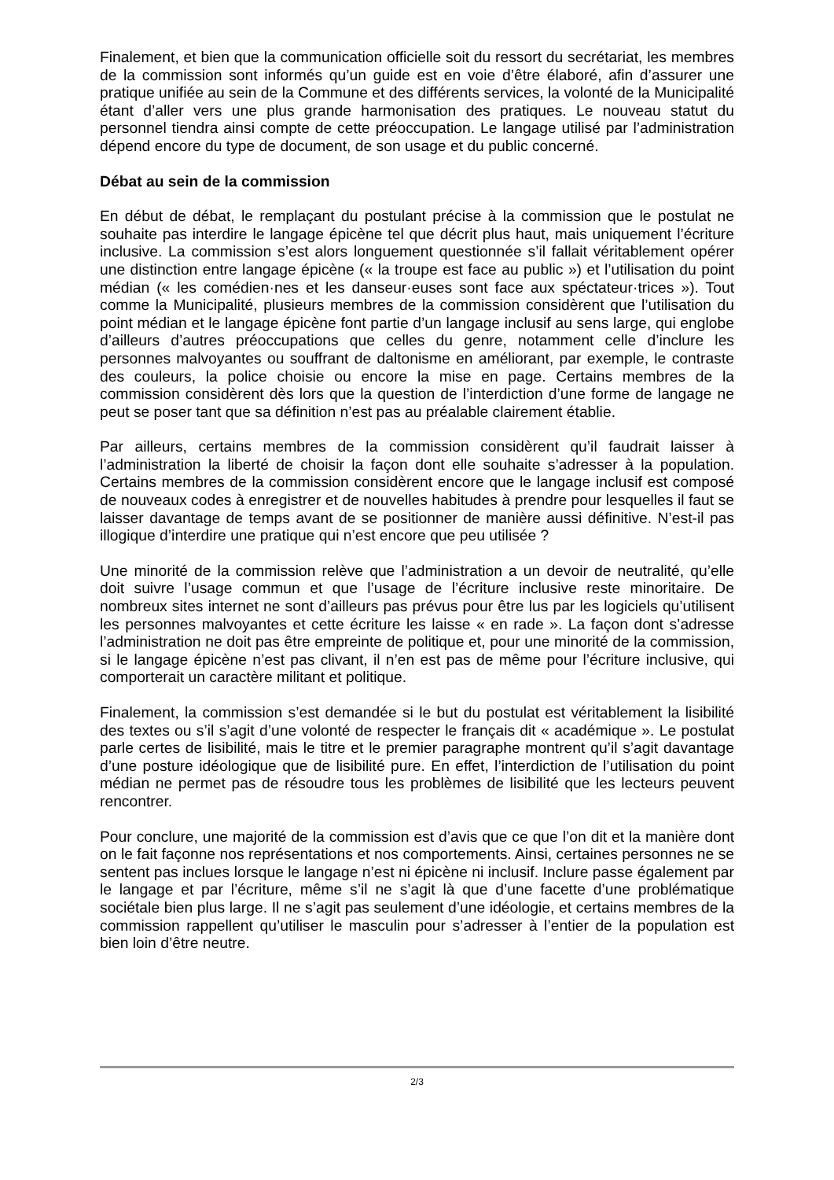Finalement, et bien que la communication officielle soit du ressort du secrétariat, les membres de la commission sont informés qu’un guide est en voie d’être élaboré, afin d’assurer une pratique unifiée au sein de la Commune et des différents services, la volonté de la Municipalité étant d’aller vers une plus grande harmonisation des pratiques. Le nouveau statut du personnel tiendra ainsi compte de cette préoccupation. Le langage utilisé par l’administration dépend encore du type de document, de son usage et du public concerné.
Débat au sein de la commission
En début de débat, le remplaçant du postulant précise à la commission que le postulat ne souhaite pas interdire le langage épicène tel que décrit plus haut, mais uniquement l’écriture inclusive. La commission s’est alors longuement questionnée s’il fallait véritablement opérer une distinction entre langage épicène (« la troupe est face au public ») et l’utilisation du point médian (« les comédien·nes et les danseur·euses sont face aux spéctateur·trices »). Tout comme la Municipalité, plusieurs membres de la commission considèrent que l’utilisation du point médian et le langage épicène font partie d’un langage inclusif au sens large, qui englobe d’ailleurs d’autres préoccupations que celles du genre, notamment celle d’inclure les personnes malvoyantes ou souffrant de daltonisme en améliorant, par exemple, le contraste des couleurs, la police choisie ou encore la mise en page. Certains membres de la commission considèrent dès lors que la question de l’interdiction d’une forme de langage ne peut se poser tant que sa définition n’est pas au préalable clairement établie.
Par ailleurs, certains membres de la commission considèrent qu’il faudrait laisser à l’administration la liberté de choisir la façon dont elle souhaite s’adresser à la population. Certains membres de la commission considèrent encore que le langage inclusif est composé de nouveaux codes à enregistrer et de nouvelles habitudes à prendre pour lesquelles il faut se laisser davantage de temps avant de se positionner de manière aussi définitive. N’est-il pas illogique d’interdire une pratique qui n’est encore que peu utilisée ?
Une minorité de la commission relève que l’administration a un devoir de neutralité, qu’elle doit suivre l’usage commun et que l’usage de l’écriture inclusive reste minoritaire. De nombreux sites internet ne sont d’ailleurs pas prévus pour être lus par les logiciels qu’utilisent les personnes malvoyantes et cette écriture les laisse « en rade ». La façon dont s’adresse l’administration ne doit pas être empreinte de politique et, pour une minorité de la commission, si le langage épicène n’est pas clivant, il n’en est pas de même pour l’écriture inclusive, qui comporterait un caractère militant et politique.
Finalement, la commission s’est demandée si le but du postulat est véritablement la lisibilité des textes ou s’il s’agit d’une volonté de respecter le français dit « académique ». Le postulat parle certes de lisibilité, mais le titre et le premier paragraphe montrent qu’il s’agit davantage d’une posture idéologique que de lisibilité pure. En effet, l’interdiction de l’utilisation du point médian ne permet pas de résoudre tous les problèmes de lisibilité que les lecteurs peuvent rencontrer.
Pour conclure, une majorité de la commission est d’avis que ce que l’on dit et la manière dont on le fait façonne nos représentations et nos comportements. Ainsi, certaines personnes ne se sentent pas inclues lorsque le langage n’est ni épicène ni inclusif. Inclure passe également par le langage et par l’écriture, même s’il ne s’agit là que d’une facette d’une problématique sociétale bien plus large. Il ne s’agit pas seulement d’une idéologie, et certains membres de la commission rappellent qu’utiliser le masculin pour s’adresser à l’entier de la population est bien loin d’être neutre.
2/3